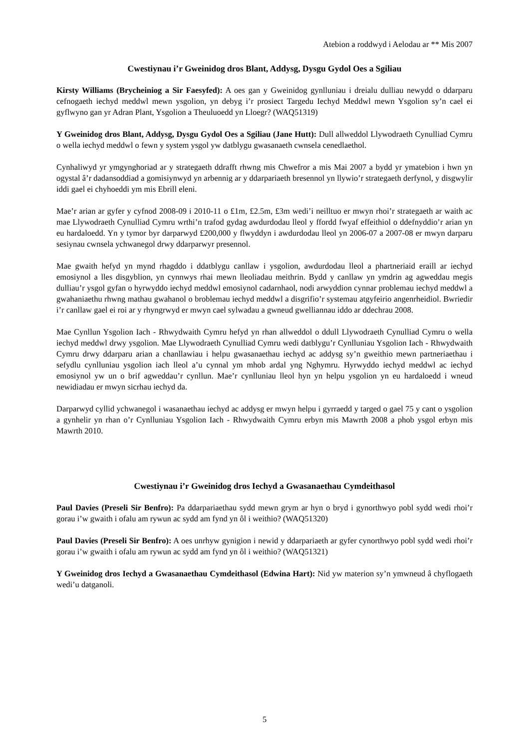Atebion a roddwyd i Aelodau ar ** Mis 2007
Cwestiynau i’r Gweinidog dros Blant, Addysg, Dysgu Gydol Oes a Sgiliau
Kirsty Williams (Brycheiniog a Sir Faesyfed): A oes gan y Gweinidog gynlluniau i dreialu dulliau newydd o ddarparu cefnogaeth iechyd meddwl mewn ysgolion, yn debyg i’r prosiect Targedu Iechyd Meddwl mewn Ysgolion sy’n cael ei gyflwyno gan yr Adran Plant, Ysgolion a Theuluoedd yn Lloegr? (WAQ51319)
Y Gweinidog dros Blant, Addysg, Dysgu Gydol Oes a Sgiliau (Jane Hutt): Dull allweddol Llywodraeth Cynulliad Cymru o wella iechyd meddwl o fewn y system ysgol yw datblygu gwasanaeth cwnsela cenedlaethol.
Cynhaliwyd yr ymgynghoriad ar y strategaeth ddrafft rhwng mis Chwefror a mis Mai 2007 a bydd yr ymatebion i hwn yn ogystal â’r dadansoddiad a gomisiynwyd yn arbennig ar y ddarpariaeth bresennol yn llywio’r strategaeth derfynol, y disgwylir iddi gael ei chyhoeddi ym mis Ebrill eleni.
Mae’r arian ar gyfer y cyfnod 2008-09 i 2010-11 o £1m, £2.5m, £3m wedi’i neilltuo er mwyn rhoi’r strategaeth ar waith ac mae Llywodraeth Cynulliad Cymru wrthi’n trafod gydag awdurdodau lleol y ffordd fwyaf effeithiol o ddefnyddio’r arian yn eu hardaloedd. Yn y tymor byr darparwyd £200,000 y flwyddyn i awdurdodau lleol yn 2006-07 a 2007-08 er mwyn darparu sesiynau cwnsela ychwanegol drwy ddarparwyr presennol.
Mae gwaith hefyd yn mynd rhagddo i ddatblygu canllaw i ysgolion, awdurdodau lleol a phartneriaid eraill ar iechyd emosiynol a lles disgyblion, yn cynnwys rhai mewn lleoliadau meithrin. Bydd y canllaw yn ymdrin ag agweddau megis dulliau’r ysgol gyfan o hyrwyddo iechyd meddwl emosiynol cadarnhaol, nodi arwyddion cynnar problemau iechyd meddwl a gwahaniaethu rhwng mathau gwahanol o broblemau iechyd meddwl a disgrifio’r systemau atgyfeirio angenrheidiol. Bwriedir i’r canllaw gael ei roi ar y rhyngrwyd er mwyn cael sylwadau a gwneud gwelliannau iddo ar ddechrau 2008.
Mae Cynllun Ysgolion Iach - Rhwydwaith Cymru hefyd yn rhan allweddol o ddull Llywodraeth Cynulliad Cymru o wella iechyd meddwl drwy ysgolion. Mae Llywodraeth Cynulliad Cymru wedi datblygu’r Cynlluniau Ysgolion Iach - Rhwydwaith Cymru drwy ddarparu arian a chanllawiau i helpu gwasanaethau iechyd ac addysg sy’n gweithio mewn partneriaethau i sefydlu cynlluniau ysgolion iach lleol a’u cynnal ym mhob ardal yng Nghymru. Hyrwyddo iechyd meddwl ac iechyd emosiynol yw un o brif agweddau’r cynllun. Mae’r cynlluniau lleol hyn yn helpu ysgolion yn eu hardaloedd i wneud newidiadau er mwyn sicrhau iechyd da.
Darparwyd cyllid ychwanegol i wasanaethau iechyd ac addysg er mwyn helpu i gyrraedd y targed o gael 75 y cant o ysgolion a gynhelir yn rhan o’r Cynlluniau Ysgolion Iach - Rhwydwaith Cymru erbyn mis Mawrth 2008 a phob ysgol erbyn mis Mawrth 2010.
Cwestiynau i’r Gweinidog dros Iechyd a Gwasanaethau Cymdeithasol
Paul Davies (Preseli Sir Benfro): Pa ddarpariaethau sydd mewn grym ar hyn o bryd i gynorthwyo pobl sydd wedi rhoi’r gorau i’w gwaith i ofalu am rywun ac sydd am fynd yn ôl i weithio? (WAQ51320)
Paul Davies (Preseli Sir Benfro): A oes unrhyw gynigion i newid y ddarpariaeth ar gyfer cynorthwyo pobl sydd wedi rhoi’r gorau i’w gwaith i ofalu am rywun ac sydd am fynd yn ôl i weithio? (WAQ51321)
Y Gweinidog dros Iechyd a Gwasanaethau Cymdeithasol (Edwina Hart): Nid yw materion sy’n ymwneud â chyflogaeth wedi’u datganoli.
5